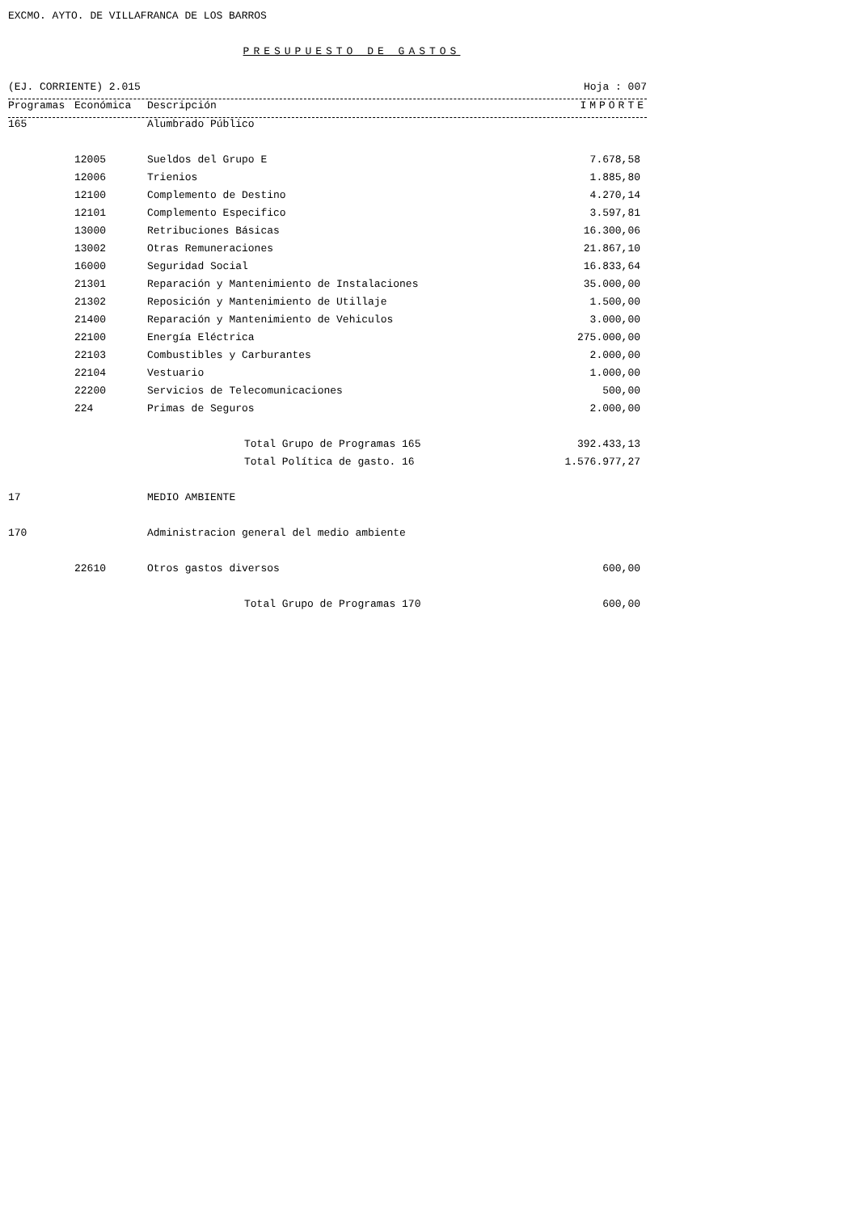EXCMO. AYTO. DE VILLAFRANCA DE LOS BARROS
PRESUPUESTO DE GASTOS
(EJ. CORRIENTE) 2.015 Hoja : 007
| Programas | Económica | Descripción | IMPORTE |
| --- | --- | --- | --- |
| 165 | | Alumbrado Público | |
| | 12005 | Sueldos del Grupo E | 7.678,58 |
| | 12006 | Trienios | 1.885,80 |
| | 12100 | Complemento de Destino | 4.270,14 |
| | 12101 | Complemento Especifico | 3.597,81 |
| | 13000 | Retribuciones Básicas | 16.300,06 |
| | 13002 | Otras Remuneraciones | 21.867,10 |
| | 16000 | Seguridad Social | 16.833,64 |
| | 21301 | Reparación y Mantenimiento de Instalaciones | 35.000,00 |
| | 21302 | Reposición y Mantenimiento de Utillaje | 1.500,00 |
| | 21400 | Reparación y Mantenimiento de Vehiculos | 3.000,00 |
| | 22100 | Energía Eléctrica | 275.000,00 |
| | 22103 | Combustibles y Carburantes | 2.000,00 |
| | 22104 | Vestuario | 1.000,00 |
| | 22200 | Servicios de Telecomunicaciones | 500,00 |
| | 224 | Primas de Seguros | 2.000,00 |
| | | Total Grupo de Programas 165 | 392.433,13 |
| | | Total Política de gasto. 16 | 1.576.977,27 |
| 17 | | MEDIO AMBIENTE | |
| 170 | | Administracion general del medio ambiente | |
| | 22610 | Otros gastos diversos | 600,00 |
| | | Total Grupo de Programas 170 | 600,00 |